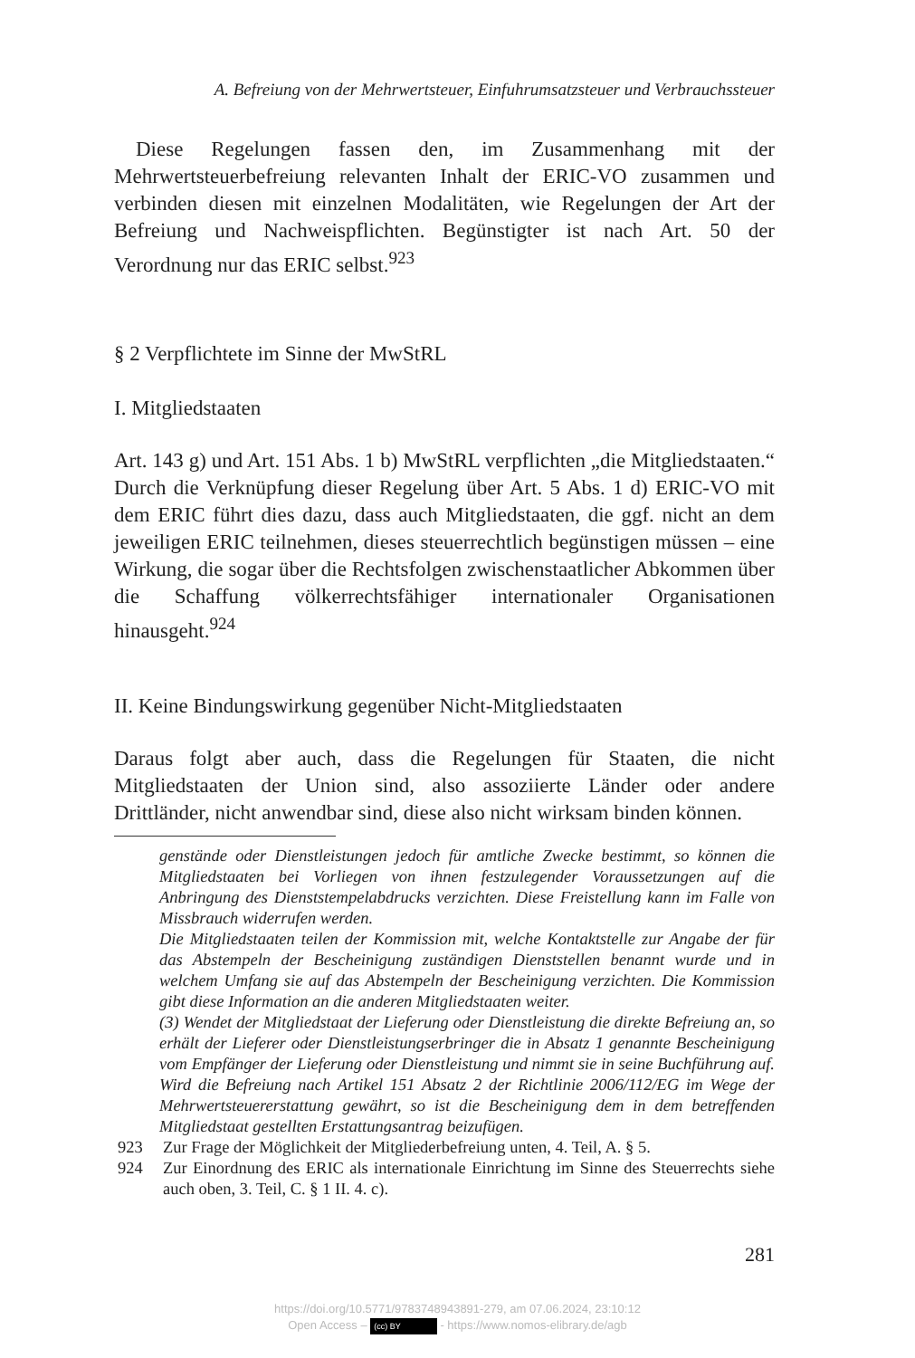A. Befreiung von der Mehrwertsteuer, Einfuhrumsatzsteuer und Verbrauchssteuer
Diese Regelungen fassen den, im Zusammenhang mit der Mehrwertsteuerbefreiung relevanten Inhalt der ERIC-VO zusammen und verbinden diesen mit einzelnen Modalitäten, wie Regelungen der Art der Befreiung und Nachweispflichten. Begünstigter ist nach Art. 50 der Verordnung nur das ERIC selbst.<sup>923</sup>
§ 2 Verpflichtete im Sinne der MwStRL
I. Mitgliedstaaten
Art. 143 g) und Art. 151 Abs. 1 b) MwStRL verpflichten „die Mitgliedstaaten.“ Durch die Verknüpfung dieser Regelung über Art. 5 Abs. 1 d) ERIC-VO mit dem ERIC führt dies dazu, dass auch Mitgliedstaaten, die ggf. nicht an dem jeweiligen ERIC teilnehmen, dieses steuerrechtlich begünstigen müssen – eine Wirkung, die sogar über die Rechtsfolgen zwischenstaatlicher Abkommen über die Schaffung völkerrechtsfähiger internationaler Organisationen hinausgeht.<sup>924</sup>
II. Keine Bindungswirkung gegenüber Nicht-Mitgliedstaaten
Daraus folgt aber auch, dass die Regelungen für Staaten, die nicht Mitgliedstaaten der Union sind, also assoziierte Länder oder andere Drittländer, nicht anwendbar sind, diese also nicht wirksam binden können.
genstände oder Dienstleistungen jedoch für amtliche Zwecke bestimmt, so können die Mitgliedstaaten bei Vorliegen von ihnen festzulegender Voraussetzungen auf die Anbringung des Dienststempelabdrucks verzichten. Diese Freistellung kann im Falle von Missbrauch widerrufen werden.
Die Mitgliedstaaten teilen der Kommission mit, welche Kontaktstelle zur Angabe der für das Abstempeln der Bescheinigung zuständigen Dienststellen benannt wurde und in welchem Umfang sie auf das Abstempeln der Bescheinigung verzichten. Die Kommission gibt diese Information an die anderen Mitgliedstaaten weiter.
(3) Wendet der Mitgliedstaat der Lieferung oder Dienstleistung die direkte Befreiung an, so erhält der Lieferer oder Dienstleistungserbringer die in Absatz 1 genannte Bescheinigung vom Empfänger der Lieferung oder Dienstleistung und nimmt sie in seine Buchführung auf. Wird die Befreiung nach Artikel 151 Absatz 2 der Richtlinie 2006/112/EG im Wege der Mehrwertsteuererstattung gewährt, so ist die Bescheinigung dem in dem betreffenden Mitgliedstaat gestellten Erstattungsantrag beizufügen.
923 Zur Frage der Möglichkeit der Mitgliederbefreiung unten, 4. Teil, A. § 5.
924 Zur Einordnung des ERIC als internationale Einrichtung im Sinne des Steuerrechts siehe auch oben, 3. Teil, C. § 1 II. 4. c).
281
https://doi.org/10.5771/9783748943891-279, am 07.06.2024, 23:10:12
Open Access – (cc) BY - https://www.nomos-elibrary.de/agb